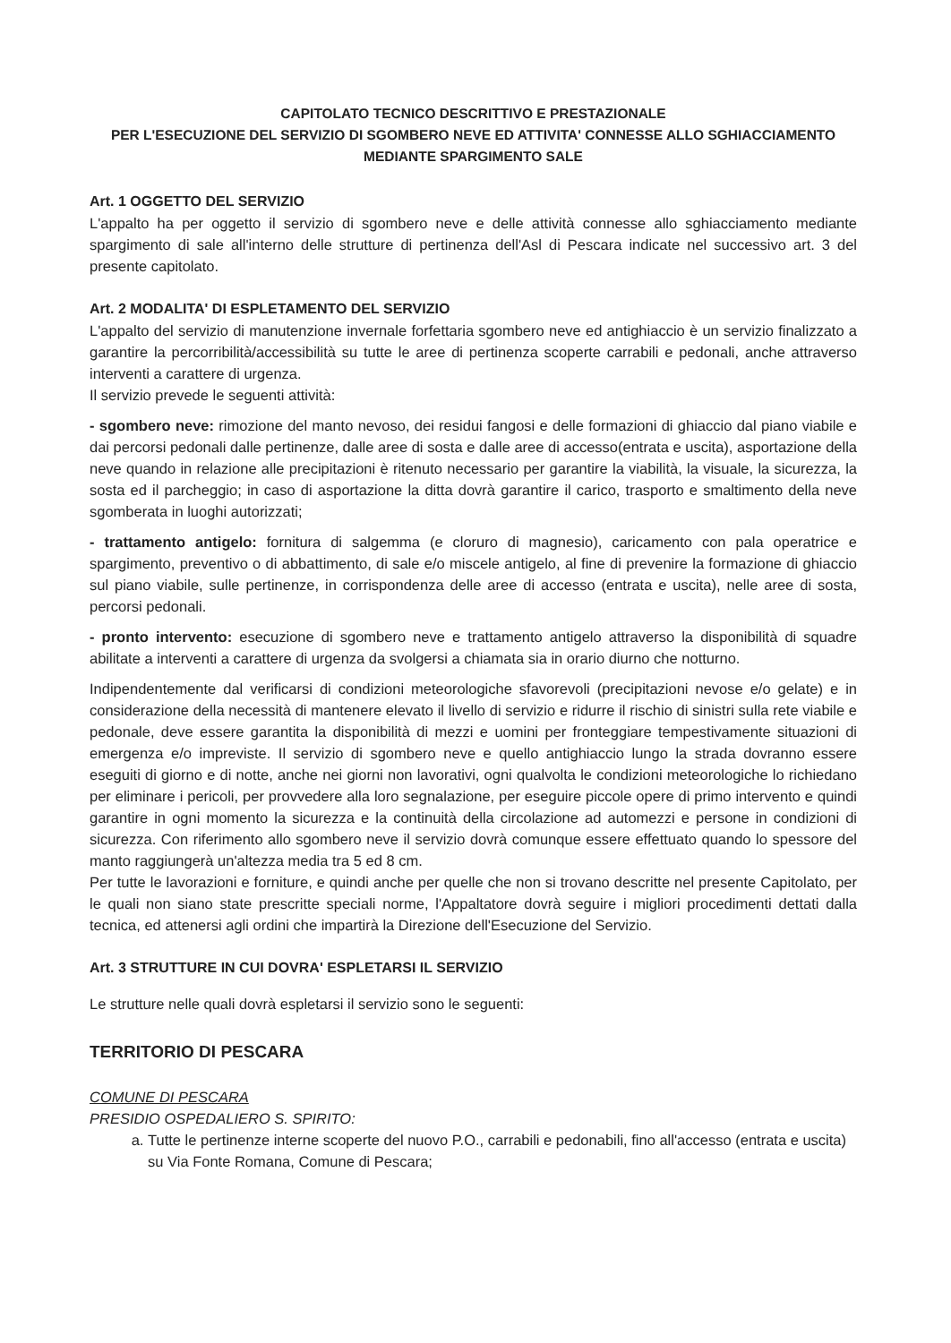CAPITOLATO TECNICO DESCRITTIVO E PRESTAZIONALE
PER L'ESECUZIONE DEL SERVIZIO DI SGOMBERO NEVE ED ATTIVITA' CONNESSE ALLO SGHIACCIAMENTO
MEDIANTE SPARGIMENTO SALE
Art. 1 OGGETTO DEL SERVIZIO
L'appalto ha per oggetto il servizio di sgombero neve e delle attività connesse allo sghiacciamento mediante spargimento di sale all'interno delle strutture di pertinenza dell'Asl di Pescara indicate nel successivo art. 3 del presente capitolato.
Art. 2 MODALITA' DI ESPLETAMENTO DEL SERVIZIO
L'appalto del servizio di manutenzione invernale forfettaria sgombero neve ed antighiaccio è un servizio finalizzato a garantire la percorribilità/accessibilità su tutte le aree di pertinenza scoperte carrabili e pedonali, anche attraverso interventi a carattere di urgenza.
Il servizio prevede le seguenti attività:
- sgombero neve: rimozione del manto nevoso, dei residui fangosi e delle formazioni di ghiaccio dal piano viabile e dai percorsi pedonali dalle pertinenze, dalle aree di sosta e dalle aree di accesso(entrata e uscita), asportazione della neve quando in relazione alle precipitazioni è ritenuto necessario per garantire la viabilità, la visuale, la sicurezza, la sosta ed il parcheggio; in caso di asportazione la ditta dovrà garantire il carico, trasporto e smaltimento della neve sgomberata in luoghi autorizzati;
- trattamento antigelo: fornitura di salgemma (e cloruro di magnesio), caricamento con pala operatrice e spargimento, preventivo o di abbattimento, di sale e/o miscele antigelo, al fine di prevenire la formazione di ghiaccio sul piano viabile, sulle pertinenze, in corrispondenza delle aree di accesso (entrata e uscita), nelle aree di sosta, percorsi pedonali.
- pronto intervento: esecuzione di sgombero neve e trattamento antigelo attraverso la disponibilità di squadre abilitate a interventi a carattere di urgenza da svolgersi a chiamata sia in orario diurno che notturno.
Indipendentemente dal verificarsi di condizioni meteorologiche sfavorevoli (precipitazioni nevose e/o gelate) e in considerazione della necessità di mantenere elevato il livello di servizio e ridurre il rischio di sinistri sulla rete viabile e pedonale, deve essere garantita la disponibilità di mezzi e uomini per fronteggiare tempestivamente situazioni di emergenza e/o impreviste. Il servizio di sgombero neve e quello antighiaccio lungo la strada dovranno essere eseguiti di giorno e di notte, anche nei giorni non lavorativi, ogni qualvolta le condizioni meteorologiche lo richiedano per eliminare i pericoli, per provvedere alla loro segnalazione, per eseguire piccole opere di primo intervento e quindi garantire in ogni momento la sicurezza e la continuità della circolazione ad automezzi e persone in condizioni di sicurezza. Con riferimento allo sgombero neve il servizio dovrà comunque essere effettuato quando lo spessore del manto raggiungerà un'altezza media tra 5 ed 8 cm.
Per tutte le lavorazioni e forniture, e quindi anche per quelle che non si trovano descritte nel presente Capitolato, per le quali non siano state prescritte speciali norme, l'Appaltatore dovrà seguire i migliori procedimenti dettati dalla tecnica, ed attenersi agli ordini che impartirà la Direzione dell'Esecuzione del Servizio.
Art. 3 STRUTTURE IN CUI DOVRA' ESPLETARSI IL SERVIZIO
Le strutture nelle quali dovrà espletarsi il servizio sono le seguenti:
TERRITORIO DI PESCARA
COMUNE DI PESCARA
PRESIDIO OSPEDALIERO S. SPIRITO:
a. Tutte le pertinenze interne scoperte del nuovo P.O., carrabili e pedonabili, fino all'accesso (entrata e uscita) su Via Fonte Romana, Comune di Pescara;